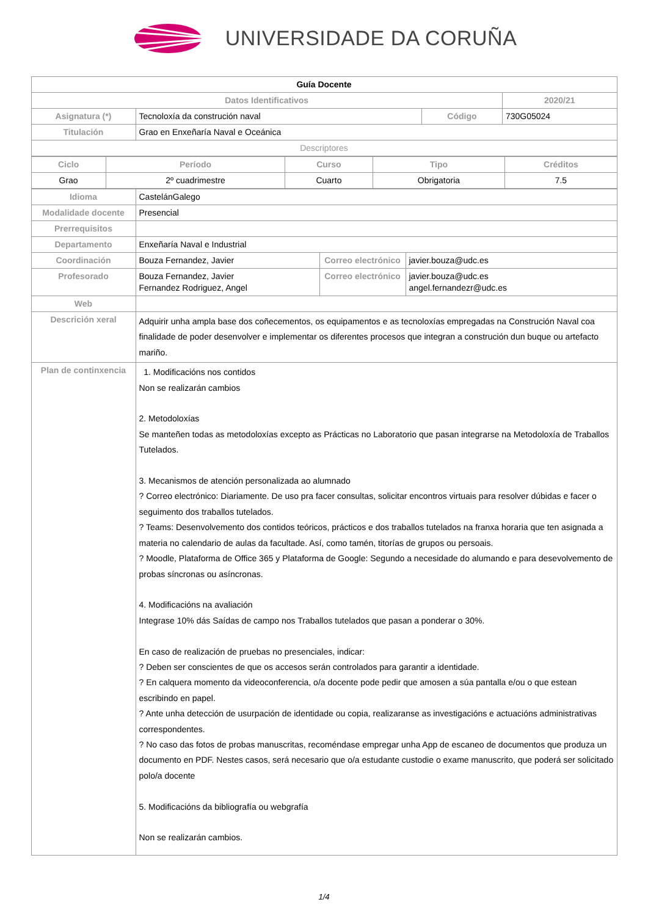UNIVERSIDADE DA CORUÑA
| Guía Docente | | | |
| Datos Identificativos | | | 2020/21 |
| Asignatura (*) | Tecnoloxía da construción naval | Código | 730G05024 |
| Titulación | Grao en Enxeñaría Naval e Oceánica | | |
| Descriptores | | | |
| Ciclo | Período | Curso | Tipo | Créditos |
| --- | --- | --- | --- | --- |
| Grao | 2º cuadrimestre | Cuarto | Obrigatoria | 7.5 |
| Idioma | CastelánGalego | | |
| Modalidade docente | Presencial | | |
| Prerrequisitos | | | |
| Departamento | Enxeñaría Naval e Industrial | | |
| Coordinación | Bouza Fernandez, Javier | Correo electrónico | javier.bouza@udc.es |
| Profesorado | Bouza Fernandez, Javier Fernandez Rodriguez, Angel | Correo electrónico | javier.bouza@udc.es angel.fernandezr@udc.es |
| Web | | | |
| Descrición xeral | Adquirir unha ampla base dos coñecementos, os equipamentos e as tecnoloxías empregadas na Construción Naval coa finalidade de poder desenvolver e implementar os diferentes procesos que integran a construción dun buque ou artefacto mariño. | | |
| Plan de continxencia | 1. Modificacións nos contidos Non se realizarán cambios 2. Metodoloxías Se manteñen todas as metodoloxías excepto as Prácticas no Laboratorio que pasan integrarse na Metodoloxía de Traballos Tutelados. 3. Mecanismos de atención personalizada ao alumnado ? Correo electrónico: Diariamente. De uso pra facer consultas, solicitar encontros virtuais para resolver dúbidas e facer o seguimento dos traballos tutelados. ? Teams: Desenvolvemento dos contidos teóricos, prácticos e dos traballos tutelados na franxa horaria que ten asignada a materia no calendario de aulas da facultade. Así, como tamén, titorías de grupos ou persoais. ? Moodle, Plataforma de Office 365 y Plataforma de Google: Segundo a necesidade do alumando e para desevolvemento de probas síncronas ou asíncronas. 4. Modificacións na avaliación Integrase 10% dás Saídas de campo nos Traballos tutelados que pasan a ponderar o 30%. En caso de realización de pruebas no presenciales, indicar: ? Deben ser conscientes de que os accesos serán controlados para garantir a identidade. ? En calquera momento da videoconferencia, o/a docente pode pedir que amosen a súa pantalla e/ou o que estean escribindo en papel. ? Ante unha detección de usurpación de identidade ou copia, realizaranse as investigacións e actuacións administrativas correspondentes. ? No caso das fotos de probas manuscritas, recoméndase empregar unha App de escaneo de documentos que produza un documento en PDF. Nestes casos, será necesario que o/a estudante custodie o exame manuscrito, que poderá ser solicitado polo/a docente 5. Modificacións da bibliografía ou webgrafía Non se realizarán cambios. | | |
1/4